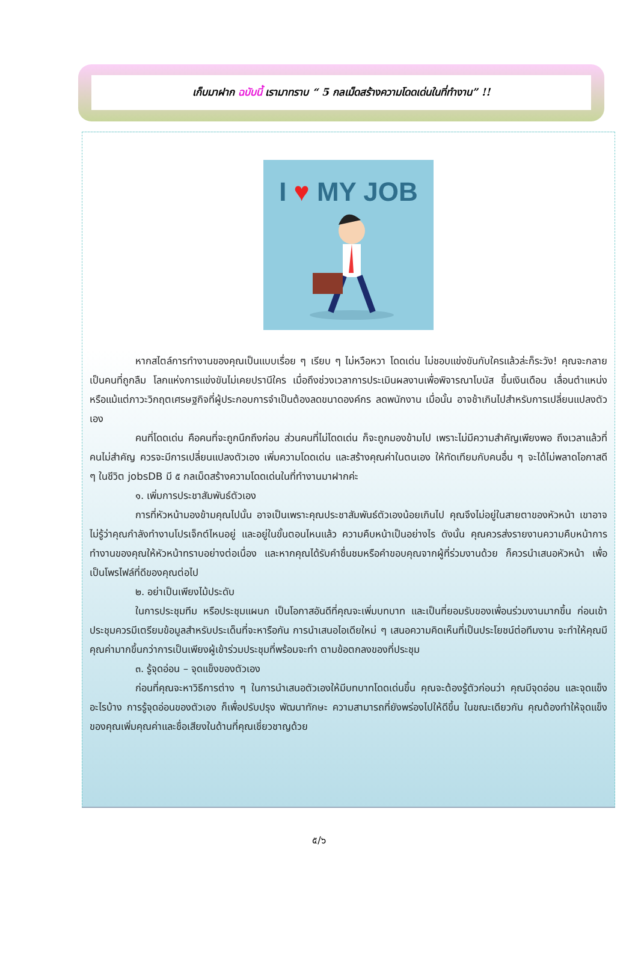เก็บมาฝาก ฉบับนี้ เรามาทราบ “ 5 กลเม็ดสร้างความโดดเด่นในที่ทำงาน” !!
I ♥ MY JOB
หากสไตล์การทำงานของคุณเป็นแบบเรื่อย ๆ เรียบ ๆ ไม่หวือหวา โดดเด่น ไม่ชอบแข่งขันกับใครแล้วล่ะก็ระวัง! คุณจะกลายเป็นคนที่ถูกลืม โลกแห่งการแข่งขันไม่เคยปรานีใคร เมื่อถึงช่วงเวลาการประเมินผลงานเพื่อพิจารณาโบนัส ขึ้นเงินเดือน เลื่อนตำแหน่ง หรือแม้แต่ภาวะวิกฤตเศรษฐกิจที่ผู้ประกอบการจำเป็นต้องลดขนาดองค์กร ลดพนักงาน เมื่อนั้น อาจช้าเกินไปสำหรับการเปลี่ยนแปลงตัวเอง
คนที่โดดเด่น คือคนที่จะถูกนึกถึงก่อน ส่วนคนที่ไม่โดดเด่น ก็จะถูกมองข้ามไป เพราะไม่มีความสำคัญเพียงพอ ถึงเวลาแล้วที่คนไม่สำคัญ ควรจะมีการเปลี่ยนแปลงตัวเอง เพิ่มความโดดเด่น และสร้างคุณค่าในตนเอง ให้ทัดเทียมกับคนอื่น ๆ จะได้ไม่พลาดโอกาสดี ๆ ในชีวิต jobsDB มี ๕ กลเม็ดสร้างความโดดเด่นในที่ทำงานมาฝากค่ะ
๑. เพิ่มการประชาสัมพันธ์ตัวเอง
การที่หัวหน้ามองข้ามคุณไปนั้น อาจเป็นเพราะคุณประชาสัมพันธ์ตัวเองน้อยเกินไป คุณจึงไม่อยู่ในสายตาของหัวหน้า เขาอาจไม่รู้ว่าคุณกำลังทำงานโปรเจ็กต์ไหนอยู่ และอยู่ในขั้นตอนไหนแล้ว ความคืบหน้าเป็นอย่างไร ดังนั้น คุณควรส่งรายงานความคืบหน้าการทำงานของคุณให้หัวหน้าทราบอย่างต่อเนื่อง และหากคุณได้รับคำชื่นชมหรือคำขอบคุณจากผู้ที่ร่วมงานด้วย ก็ควรนำเสนอหัวหน้า เพื่อเป็นโพรไฟล์ที่ดีของคุณต่อไป
๒. อย่าเป็นเพียงไม้ประดับ
ในการประชุมทีม หรือประชุมแผนก เป็นโอกาสอันดีที่คุณจะเพิ่มบทบาท และเป็นที่ยอมรับของเพื่อนร่วมงานมากขึ้น ก่อนเข้าประชุมควรมีเตรียมข้อมูลสำหรับประเด็นที่จะหารือกัน การนำเสนอไอเดียใหม่ ๆ เสนอความคิดเห็นที่เป็นประโยชน์ต่อทีมงาน จะทำให้คุณมีคุณค่ามากขึ้นกว่าการเป็นเพียงผู้เข้าร่วมประชุมที่พร้อมจะทำ ตามข้อตกลงของที่ประชุม
๓. รู้จุดอ่อน – จุดแข็งของตัวเอง
ก่อนที่คุณจะหาวิธีการต่าง ๆ ในการนำเสนอตัวเองให้มีบทบาทโดดเด่นขึ้น คุณจะต้องรู้ตัวก่อนว่า คุณมีจุดอ่อน และจุดแข็งอะไรบ้าง การรู้จุดอ่อนของตัวเอง ก็เพื่อปรับปรุง พัฒนาทักษะ ความสามารถที่ยังพร่องไปให้ดีขึ้น ในขณะเดียวกัน คุณต้องทำให้จุดแข็งของคุณเพิ่มคุณค่าและชื่อเสียงในด้านที่คุณเชี่ยวชาญด้วย
๕/๖